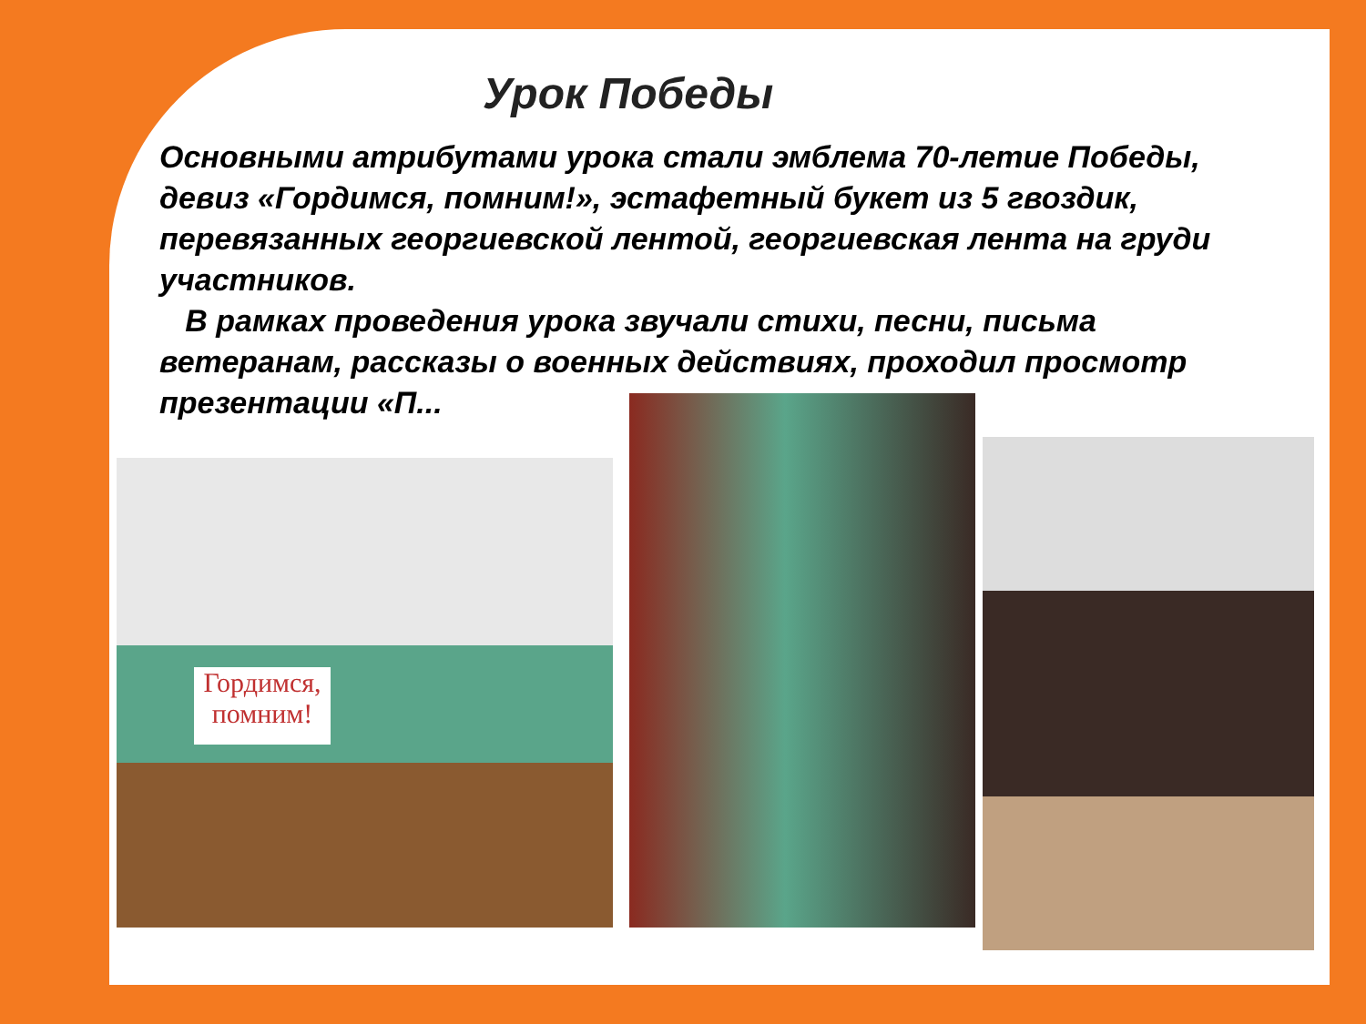Урок Победы
Основными атрибутами урока стали эмблема 70-летие Победы, девиз «Гордимся, помним!», эстафетный букет из 5 гвоздик, перевязанных георгиевской лентой, георгиевская лента на груди участников.
В рамках проведения урока звучали стихи, песни, письма ветеранам, рассказы о военных действиях, проходил просмотр презентации «П...
Гордимся, помним!